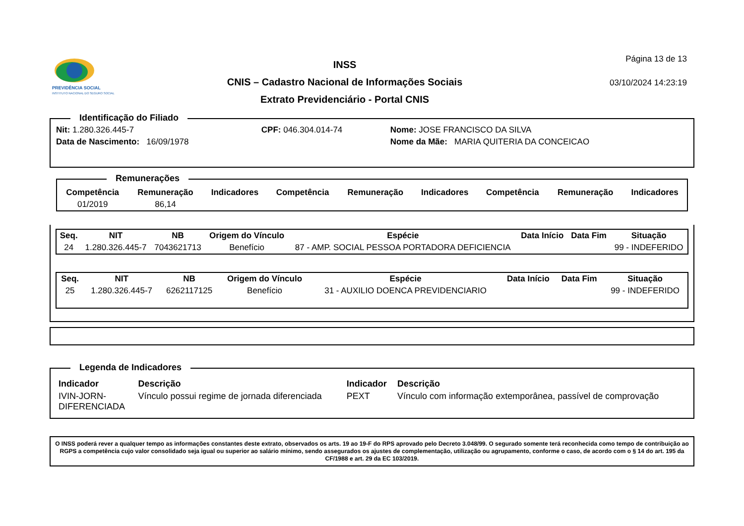PREVIDÊNCIA SOCIAL
INSTITUTO NACIONAL DO SEGURO SOCIAL
INSS
CNIS – Cadastro Nacional de Informações Sociais
Extrato Previdenciário - Portal CNIS
Página 13 de 13
03/10/2024 14:23:19
Identificação do Filiado
| Nit: 1.280.326.445-7 | CPF: 046.304.014-74 | Nome: JOSE FRANCISCO DA SILVA |
| Data de Nascimento: 16/09/1978 | | Nome da Mãe: MARIA QUITERIA DA CONCEICAO |
Remunerações
| Competência | Remuneração | Indicadores | Competência | Remuneração | Indicadores | Competência | Remuneração | Indicadores |
| --- | --- | --- | --- | --- | --- | --- | --- | --- |
| 01/2019 | 86,14 | | | | | | | |
| Seq. | NIT | NB | Origem do Vínculo | Espécie | Data Início | Data Fim | Situação |
| --- | --- | --- | --- | --- | --- | --- | --- |
| 24 | 1.280.326.445-7 | 7043621713 | Benefício | 87 - AMP. SOCIAL PESSOA PORTADORA DEFICIENCIA | | | 99 - INDEFERIDO |
| Seq. | NIT | NB | Origem do Vínculo | Espécie | Data Início | Data Fim | Situação |
| --- | --- | --- | --- | --- | --- | --- | --- |
| 25 | 1.280.326.445-7 | 6262117125 | Benefício | 31 - AUXILIO DOENCA PREVIDENCIARIO | | | 99 - INDEFERIDO |
Legenda de Indicadores
| Indicador | Descrição | Indicador | Descrição |
| --- | --- | --- | --- |
| IVIN-JORN- DIFERENCIADA | Vínculo possui regime de jornada diferenciada | PEXT | Vínculo com informação extemporânea, passível de comprovação |
O INSS poderá rever a qualquer tempo as informações constantes deste extrato, observados os arts. 19 ao 19-F do RPS aprovado pelo Decreto 3.048/99. O segurado somente terá reconhecida como tempo de contribuição ao RGPS a competência cujo valor consolidado seja igual ou superior ao salário mínimo, sendo assegurados os ajustes de complementação, utilização ou agrupamento, conforme o caso, de acordo com o § 14 do art. 195 da CF/1988 e art. 29 da EC 103/2019.